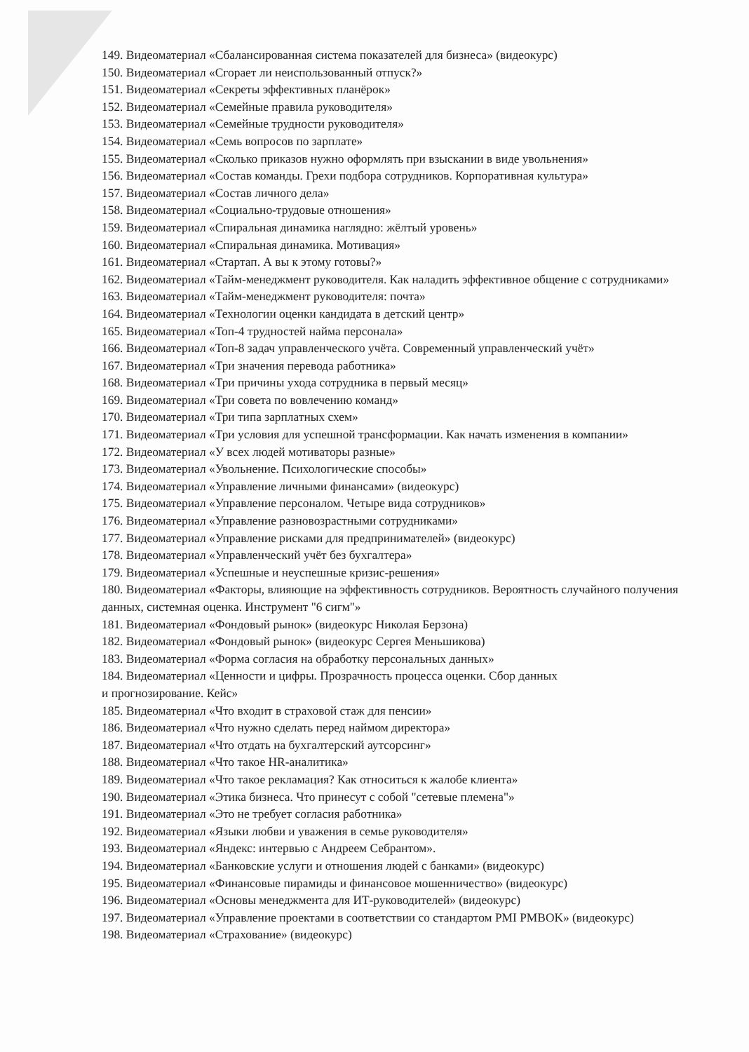149. Видеоматериал «Сбалансированная система показателей для бизнеса» (видеокурс)
150. Видеоматериал «Сгорает ли неиспользованный отпуск?»
151. Видеоматериал «Секреты эффективных планёрок»
152. Видеоматериал «Семейные правила руководителя»
153. Видеоматериал «Семейные трудности руководителя»
154. Видеоматериал «Семь вопросов по зарплате»
155. Видеоматериал «Сколько приказов нужно оформлять при взыскании в виде увольнения»
156. Видеоматериал «Состав команды. Грехи подбора сотрудников. Корпоративная культура»
157. Видеоматериал «Состав личного дела»
158. Видеоматериал «Социально-трудовые отношения»
159. Видеоматериал «Спиральная динамика наглядно: жёлтый уровень»
160. Видеоматериал «Спиральная динамика. Мотивация»
161. Видеоматериал «Стартап. А вы к этому готовы?»
162. Видеоматериал «Тайм-менеджмент руководителя. Как наладить эффективное общение с сотрудниками»
163. Видеоматериал «Тайм-менеджмент руководителя: почта»
164. Видеоматериал «Технологии оценки кандидата в детский центр»
165. Видеоматериал «Топ-4 трудностей найма персонала»
166. Видеоматериал «Топ-8 задач управленческого учёта. Современный управленческий учёт»
167. Видеоматериал «Три значения перевода работника»
168. Видеоматериал «Три причины ухода сотрудника в первый месяц»
169. Видеоматериал «Три совета по вовлечению команд»
170. Видеоматериал «Три типа зарплатных схем»
171. Видеоматериал «Три условия для успешной трансформации. Как начать изменения в компании»
172. Видеоматериал «У всех людей мотиваторы разные»
173. Видеоматериал «Увольнение. Психологические способы»
174. Видеоматериал «Управление личными финансами» (видеокурс)
175. Видеоматериал «Управление персоналом. Четыре вида сотрудников»
176. Видеоматериал «Управление разновозрастными сотрудниками»
177. Видеоматериал «Управление рисками для предпринимателей» (видеокурс)
178. Видеоматериал «Управленческий учёт без бухгалтера»
179. Видеоматериал «Успешные и неуспешные кризис-решения»
180. Видеоматериал «Факторы, влияющие на эффективность сотрудников. Вероятность случайного получения данных, системная оценка. Инструмент "6 сигм"»
181. Видеоматериал «Фондовый рынок» (видеокурс Николая Берзона)
182. Видеоматериал «Фондовый рынок» (видеокурс Сергея Меньшикова)
183. Видеоматериал «Форма согласия на обработку персональных данных»
184. Видеоматериал «Ценности и цифры. Прозрачность процесса оценки. Сбор данных
и прогнозирование. Кейс»
185. Видеоматериал «Что входит в страховой стаж для пенсии»
186. Видеоматериал «Что нужно сделать перед наймом директора»
187. Видеоматериал «Что отдать на бухгалтерский аутсорсинг»
188. Видеоматериал «Что такое HR-аналитика»
189. Видеоматериал «Что такое рекламация? Как относиться к жалобе клиента»
190. Видеоматериал «Этика бизнеса. Что принесут с собой "сетевые племена"»
191. Видеоматериал «Это не требует согласия работника»
192. Видеоматериал «Языки любви и уважения в семье руководителя»
193. Видеоматериал «Яндекс: интервью с Андреем Себрантом».
194. Видеоматериал «Банковские услуги и отношения людей с банками» (видеокурс)
195. Видеоматериал «Финансовые пирамиды и финансовое мошенничество» (видеокурс)
196. Видеоматериал «Основы менеджмента для ИТ-руководителей» (видеокурс)
197. Видеоматериал «Управление проектами в соответствии со стандартом PMI PMBOK» (видеокурс)
198. Видеоматериал «Страхование» (видеокурс)